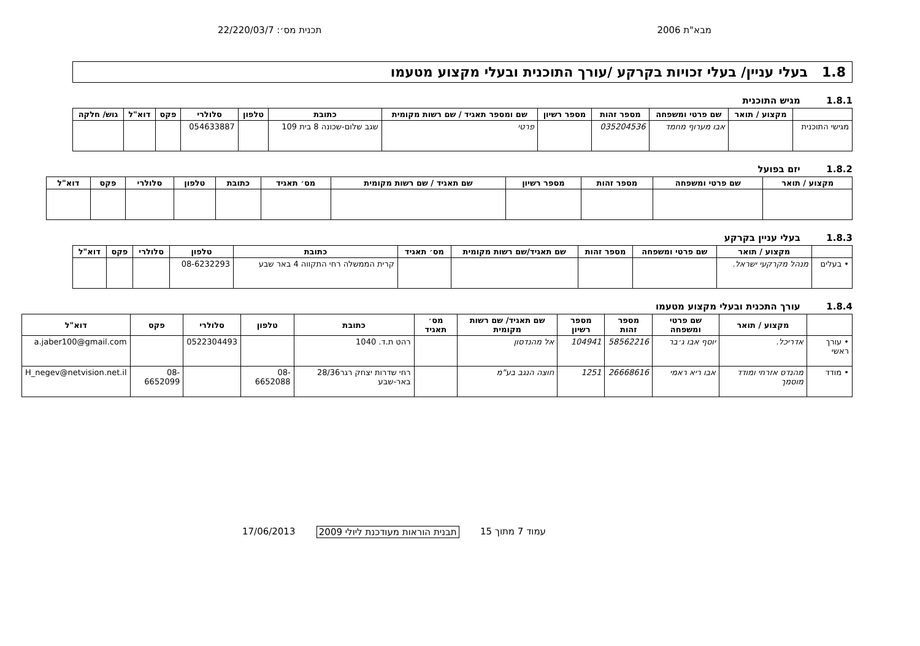מבא"ת 2006 תכנית מס׳: 22/220/03/7
1.8 בעלי עניין/ בעלי זכויות בקרקע /עורך התוכנית ובעלי מקצוע מטעמו
1.8.1 מגיש התוכנית
| | מקצוע / תואר | שם פרטי ומשפחה | מספר זהות | מספר רשיון | שם ומספר תאגיד / שם רשות מקומית | כתובת | טלפון | סלולרי | פקס | דוא"ל | גוש/ חלקה |
| --- | --- | --- | --- | --- | --- | --- | --- | --- | --- | --- | --- |
| מגישי התוכנית | | אבו מערוף מחמד | 035204536 | | פרטי | שגב שלום-שכונה 8 בית 109 | | 054633887 | | | |
1.8.2 יזם בפועל
| מקצוע / תואר | שם פרטי ומשפחה | מספר זהות | מספר רשיון | שם תאגיד / שם רשות מקומית | מס׳ תאגיד | כתובת | טלפון | סלולרי | פקס | דוא"ל |
| --- | --- | --- | --- | --- | --- | --- | --- | --- | --- | --- |
1.8.3 בעלי עניין בקרקע
| | מקצוע / תואר | שם פרטי ומשפחה | מספר זהות | שם תאגיד/שם רשות מקומית | מס׳ תאגיד | כתובת | טלפון | סלולרי | פקס | דוא"ל |
| --- | --- | --- | --- | --- | --- | --- | --- | --- | --- | --- |
| • בעלים | מנהל מקרקעי ישראל. | | | | | קרית הממשלה רחי התקווה 4 באר שבע | 08-6232293 | | | |
1.8.4 עורך התכנית ובעלי מקצוע מטעמו
| | מקצוע / תואר | שם פרטי ומשפחה | מספר זהות | מספר רשיון | שם תאגיד/ שם רשות מקומית | מס׳ תאגיד | כתובת | טלפון | סלולרי | פקס | דוא"ל |
| --- | --- | --- | --- | --- | --- | --- | --- | --- | --- | --- | --- |
| • עורך ראשי | אדריכל. | יוסף אבו ג׳בר | 58562216 | 104941 | אל מהנדסון | | רהט ת.ד. 1040 | | 0522304493 | | a.jaber100@gmail.com |
| • מודד | מהנדס אזרחי ומודד מוסמך | אבו ריא ראמי | 26668616 | 1251 | חוצה הנגב בע"מ | | רחי שדרות יצחק רגר28/36 באר-שבע | 08-6652088 | | 08-6652099 | H_negev@netvision.net.il |
עמוד 7 מתוך 15 תבנית הוראות מעודכנת ליולי 2009
17/06/2013